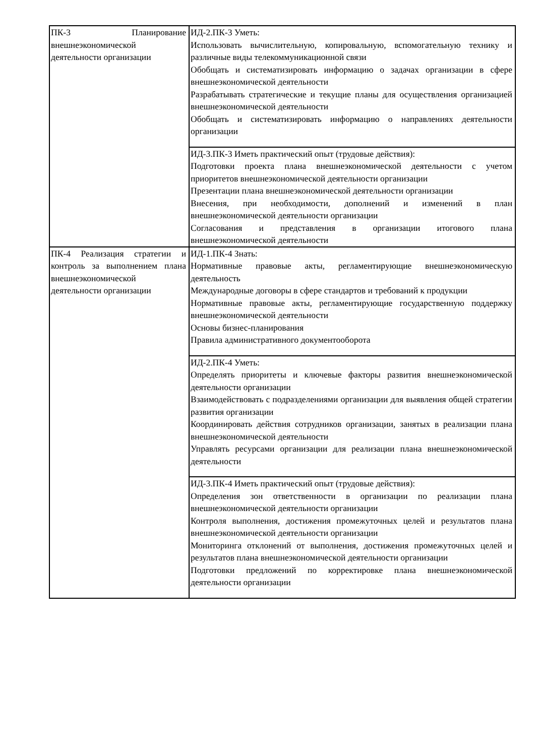| ПК-3 Планирование внешнеэкономической деятельности организации | ИД-2.ПК-3 Уметь: Использовать вычислительную, копировальную, вспомогательную технику и различные виды телекоммуникационной связи Обобщать и систематизировать информацию о задачах организации в сфере внешнеэкономической деятельности Разрабатывать стратегические и текущие планы для осуществления организацией внешнеэкономической деятельности Обобщать и систематизировать информацию о направлениях деятельности организации |
| | ИД-3.ПК-3 Иметь практический опыт (трудовые действия): Подготовки проекта плана внешнеэкономической деятельности с учетом приоритетов внешнеэкономической деятельности организации Презентации плана внешнеэкономической деятельности организации Внесения, при необходимости, дополнений и изменений в план внешнеэкономической деятельности организации Согласования и представления в организации итогового плана внешнеэкономической деятельности |
| ПК-4 Реализация стратегии и контроль за выполнением плана внешнеэкономической деятельности организации | ИД-1.ПК-4 Знать: Нормативные правовые акты, регламентирующие внешнеэкономическую деятельность Международные договоры в сфере стандартов и требований к продукции Нормативные правовые акты, регламентирующие государственную поддержку внешнеэкономической деятельности Основы бизнес-планирования Правила административного документооборота |
| | ИД-2.ПК-4 Уметь: Определять приоритеты и ключевые факторы развития внешнеэкономической деятельности организации Взаимодействовать с подразделениями организации для выявления общей стратегии развития организации Координировать действия сотрудников организации, занятых в реализации плана внешнеэкономической деятельности Управлять ресурсами организации для реализации плана внешнеэкономической деятельности |
| | ИД-3.ПК-4 Иметь практический опыт (трудовые действия): Определения зон ответственности в организации по реализации плана внешнеэкономической деятельности организации Контроля выполнения, достижения промежуточных целей и результатов плана внешнеэкономической деятельности организации Мониторинга отклонений от выполнения, достижения промежуточных целей и результатов плана внешнеэкономической деятельности организации Подготовки предложений по корректировке плана внешнеэкономической деятельности организации |